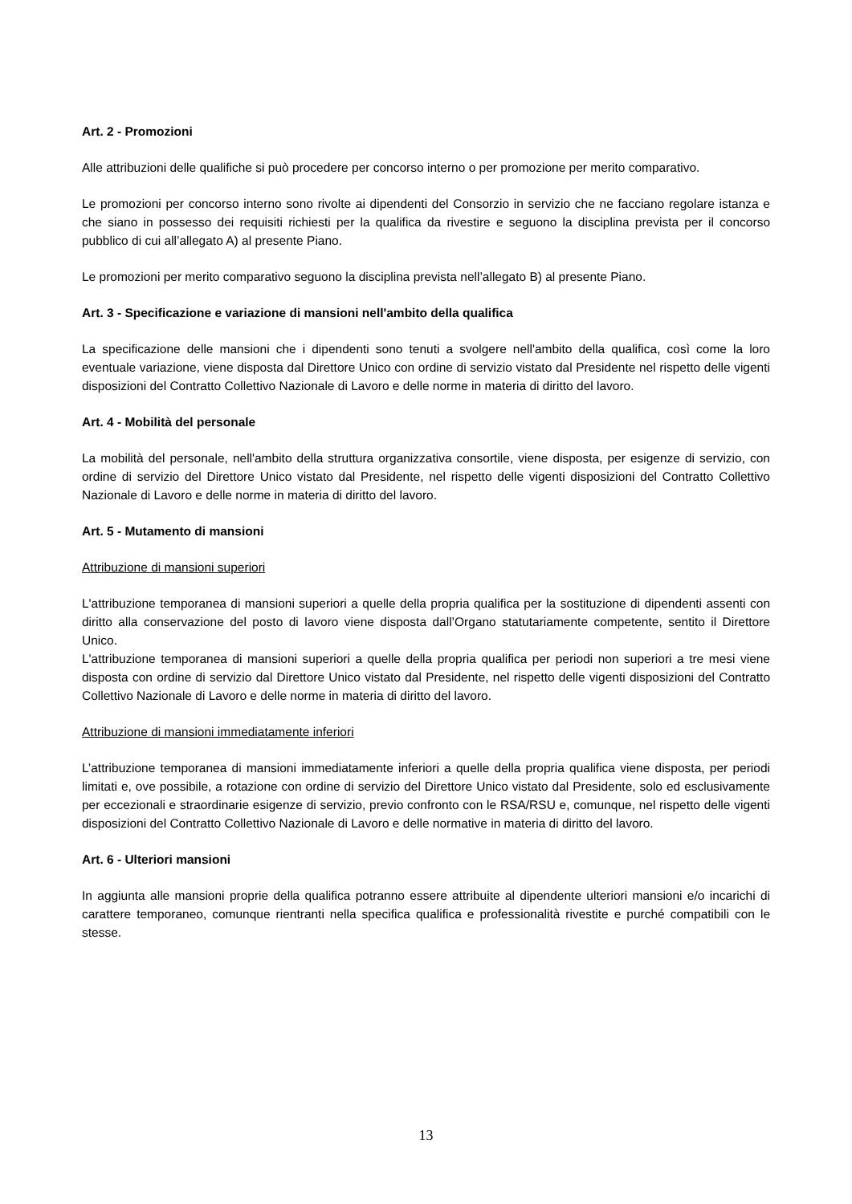Art. 2 - Promozioni
Alle attribuzioni delle qualifiche si può procedere per concorso interno o per promozione per merito comparativo.
Le promozioni per concorso interno sono rivolte ai dipendenti del Consorzio in servizio che ne facciano regolare istanza e che siano in possesso dei requisiti richiesti per la qualifica da rivestire e seguono la disciplina prevista per il concorso pubblico di cui all’allegato A) al presente Piano.
Le promozioni per merito comparativo seguono la disciplina prevista nell’allegato B) al presente Piano.
Art. 3 - Specificazione e variazione di mansioni nell'ambito della qualifica
La specificazione delle mansioni che i dipendenti sono tenuti a svolgere nell'ambito della qualifica, così come la loro eventuale variazione, viene disposta dal Direttore Unico con ordine di servizio vistato dal Presidente nel rispetto delle vigenti disposizioni del Contratto Collettivo Nazionale di Lavoro e delle norme in materia di diritto del lavoro.
Art. 4 - Mobilità del personale
La mobilità del personale, nell'ambito della struttura organizzativa consortile, viene disposta, per esigenze di servizio, con ordine di servizio del Direttore Unico vistato dal Presidente, nel rispetto delle vigenti disposizioni del Contratto Collettivo Nazionale di Lavoro e delle norme in materia di diritto del lavoro.
Art. 5 - Mutamento di mansioni
Attribuzione di mansioni superiori
L'attribuzione temporanea di mansioni superiori a quelle della propria qualifica per la sostituzione di dipendenti assenti con diritto alla conservazione del posto di lavoro viene disposta dall’Organo statutariamente competente, sentito il Direttore Unico.
L'attribuzione temporanea di mansioni superiori a quelle della propria qualifica per periodi non superiori a tre mesi viene disposta con ordine di servizio dal Direttore Unico vistato dal Presidente, nel rispetto delle vigenti disposizioni del Contratto Collettivo Nazionale di Lavoro e delle norme in materia di diritto del lavoro.
Attribuzione di mansioni immediatamente inferiori
L’attribuzione temporanea di mansioni immediatamente inferiori a quelle della propria qualifica viene disposta, per periodi limitati e, ove possibile, a rotazione con ordine di servizio del Direttore Unico vistato dal Presidente, solo ed esclusivamente per eccezionali e straordinarie esigenze di servizio, previo confronto con le RSA/RSU e, comunque, nel rispetto delle vigenti disposizioni del Contratto Collettivo Nazionale di Lavoro e delle normative in materia di diritto del lavoro.
Art. 6 - Ulteriori mansioni
In aggiunta alle mansioni proprie della qualifica potranno essere attribuite al dipendente ulteriori mansioni e/o incarichi di carattere temporaneo, comunque rientranti nella specifica qualifica e professionalità rivestite e purché compatibili con le stesse.
13